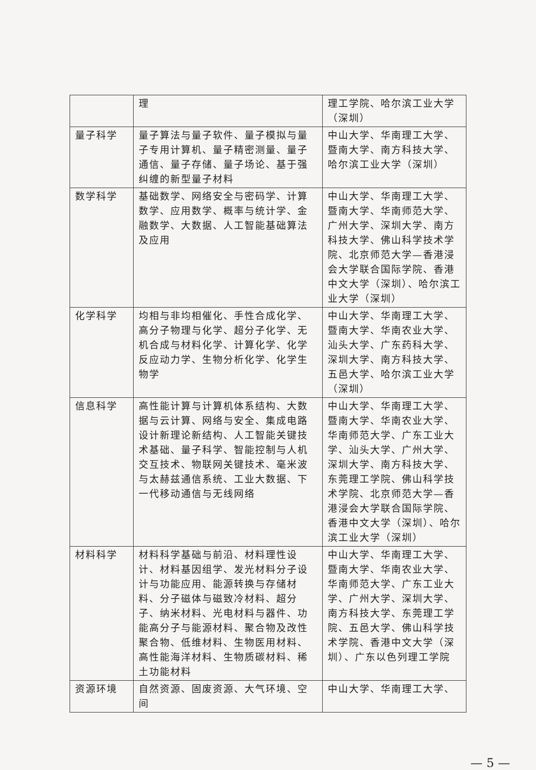| | 理 | 理工学院、哈尔滨工业大学（深圳） |
| 量子科学 | 量子算法与量子软件、量子模拟与量子专用计算机、量子精密测量、量子通信、量子存储、量子场论、基于强纠缠的新型量子材料 | 中山大学、华南理工大学、暨南大学、南方科技大学、哈尔滨工业大学（深圳） |
| 数学科学 | 基础数学、网络安全与密码学、计算数学、应用数学、概率与统计学、金融数学、大数据、人工智能基础算法及应用 | 中山大学、华南理工大学、暨南大学、华南师范大学、广州大学、深圳大学、南方科技大学、佛山科学技术学院、北京师范大学—香港浸会大学联合国际学院、香港中文大学（深圳）、哈尔滨工业大学（深圳） |
| 化学科学 | 均相与非均相催化、手性合成化学、高分子物理与化学、超分子化学、无机合成与材料化学、计算化学、化学反应动力学、生物分析化学、化学生物学 | 中山大学、华南理工大学、暨南大学、华南农业大学、汕头大学、广东药科大学、深圳大学、南方科技大学、五邑大学、哈尔滨工业大学（深圳） |
| 信息科学 | 高性能计算与计算机体系结构、大数据与云计算、网络与安全、集成电路设计新理论新结构、人工智能关键技术基础、量子科学、智能控制与人机交互技术、物联网关键技术、毫米波与太赫兹通信系统、工业大数据、下一代移动通信与无线网络 | 中山大学、华南理工大学、暨南大学、华南农业大学、华南师范大学、广东工业大学、汕头大学、广州大学、深圳大学、南方科技大学、东莞理工学院、佛山科学技术学院、北京师范大学—香港浸会大学联合国际学院、香港中文大学（深圳）、哈尔滨工业大学（深圳） |
| 材料科学 | 材料科学基础与前沿、材料理性设计、材料基因组学、发光材料分子设计与功能应用、能源转换与存储材料、分子磁体与磁致冷材料、超分子、纳米材料、光电材料与器件、功能高分子与能源材料、聚合物及改性聚合物、低维材料、生物医用材料、高性能海洋材料、生物质碳材料、稀土功能材料 | 中山大学、华南理工大学、暨南大学、华南农业大学、华南师范大学、广东工业大学、广州大学、深圳大学、南方科技大学、东莞理工学院、五邑大学、佛山科学技术学院、香港中文大学（深圳）、广东以色列理工学院 |
| 资源环境 | 自然资源、固废资源、大气环境、空间 | 中山大学、华南理工大学、 |
— 5 —